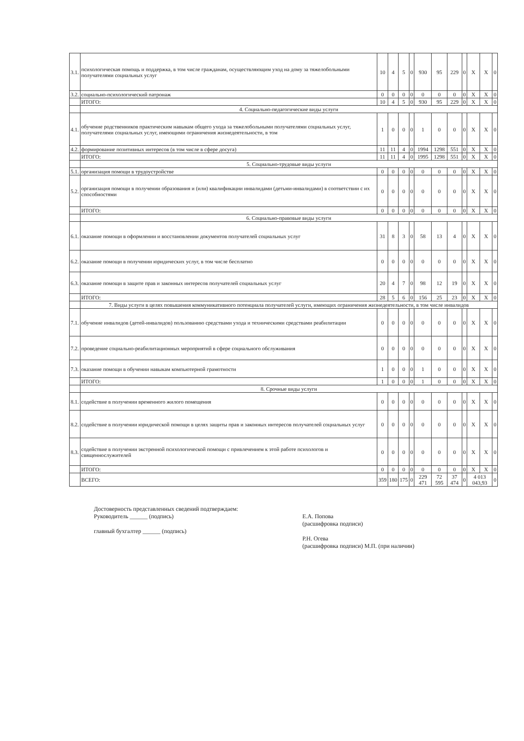| 3.1. | психологическая помощь и поддержка, в том числе гражданам, осуществляющим уход на дому за тяжелобольными получателями социальных услуг | 10 | 4 | 5 | 0 | 930 | 95 | 229 | 0 | X | X | 0 |
| 3.2. | социально-психологический патронаж | 0 | 0 | 0 | 0 | 0 | 0 | 0 | 0 | X | X | 0 |
| | ИТОГО: | 10 | 4 | 5 | 0 | 930 | 95 | 229 | 0 | X | X | 0 |
| | 4. Социально-педагогические виды услуги | | | | | | | | | | | |
| 4.1. | обучение родственников практическим навыкам общего ухода за тяжелобольными получателями социальных услуг, получателями социальных услуг, имеющими ограничения жизнедеятельности, в том | 1 | 0 | 0 | 0 | 1 | 0 | 0 | 0 | X | X | 0 |
| 4.2. | формирование позитивных интересов (в том числе в сфере досуга) | 11 | 11 | 4 | 0 | 1994 | 1298 | 551 | 0 | X | X | 0 |
| | ИТОГО: | 11 | 11 | 4 | 0 | 1995 | 1298 | 551 | 0 | X | X | 0 |
| | 5. Социально-трудовые виды услуги | | | | | | | | | | | |
| 5.1. | организация помощи в трудоустройстве | 0 | 0 | 0 | 0 | 0 | 0 | 0 | 0 | X | X | 0 |
| 5.2. | организация помощи в получении образования и (или) квалификации инвалидами (детьми-инвалидами) в соответствии с их способностями | 0 | 0 | 0 | 0 | 0 | 0 | 0 | 0 | X | X | 0 |
| | ИТОГО: | 0 | 0 | 0 | 0 | 0 | 0 | 0 | 0 | X | X | 0 |
| | 6. Социально-правовые виды услуги | | | | | | | | | | | |
| 6.1. | оказание помощи в оформлении и восстановлении документов получателей социальных услуг | 31 | 8 | 3 | 0 | 58 | 13 | 4 | 0 | X | X | 0 |
| 6.2. | оказание помощи в получении юридических услуг, в том числе бесплатно | 0 | 0 | 0 | 0 | 0 | 0 | 0 | 0 | X | X | 0 |
| 6.3. | оказание помощи в защите прав и законных интересов получателей социальных услуг | 20 | 4 | 7 | 0 | 98 | 12 | 19 | 0 | X | X | 0 |
| | ИТОГО: | 28 | 5 | 6 | 0 | 156 | 25 | 23 | 0 | X | X | 0 |
| | 7. Виды услуги в целях повышения коммуникативного потенциала получателей услуги, имеющих ограничения жизнедеятельности, в том числе инвалидов | | | | | | | | | | | |
| 7.1. | обучение инвалидов (детей-инвалидов) пользованию средствами ухода и техническими средствами реабилитации | 0 | 0 | 0 | 0 | 0 | 0 | 0 | 0 | X | X | 0 |
| 7.2. | проведение социально-реабилитационных мероприятий в сфере социального обслуживания | 0 | 0 | 0 | 0 | 0 | 0 | 0 | 0 | X | X | 0 |
| 7.3. | оказание помощи в обучении навыкам компьютерной грамотности | 1 | 0 | 0 | 0 | 1 | 0 | 0 | 0 | X | X | 0 |
| | ИТОГО: | 1 | 0 | 0 | 0 | 1 | 0 | 0 | 0 | X | X | 0 |
| | 8. Срочные виды услуги | | | | | | | | | | | |
| 8.1. | содействие в получении временного жилого помещения | 0 | 0 | 0 | 0 | 0 | 0 | 0 | 0 | X | X | 0 |
| 8.2. | содействие в получении юридической помощи в целях защиты прав и законных интересов получателей социальных услуг | 0 | 0 | 0 | 0 | 0 | 0 | 0 | 0 | X | X | 0 |
| 8.3. | содействие в получении экстренной психологической помощи с привлечением к этой работе психологов и священнослужителей | 0 | 0 | 0 | 0 | 0 | 0 | 0 | 0 | X | X | 0 |
| | ИТОГО: | 0 | 0 | 0 | 0 | 0 | 0 | 0 | 0 | X | X | 0 |
| | ВСЕГО: | 359 | 180 | 175 | 0 | 229 471 | 72 595 | 37 474 | 0 | 4 013 043,93 | | 0 |
Достоверность представленных сведений подтверждаем:
Руководитель ______ (подпись)
главный бухгалтер ______ (подпись)
Е.А. Попова
(расшифровка подписи)
Р.Н. Огева
(расшифровка подписи) М.П. (при наличии)